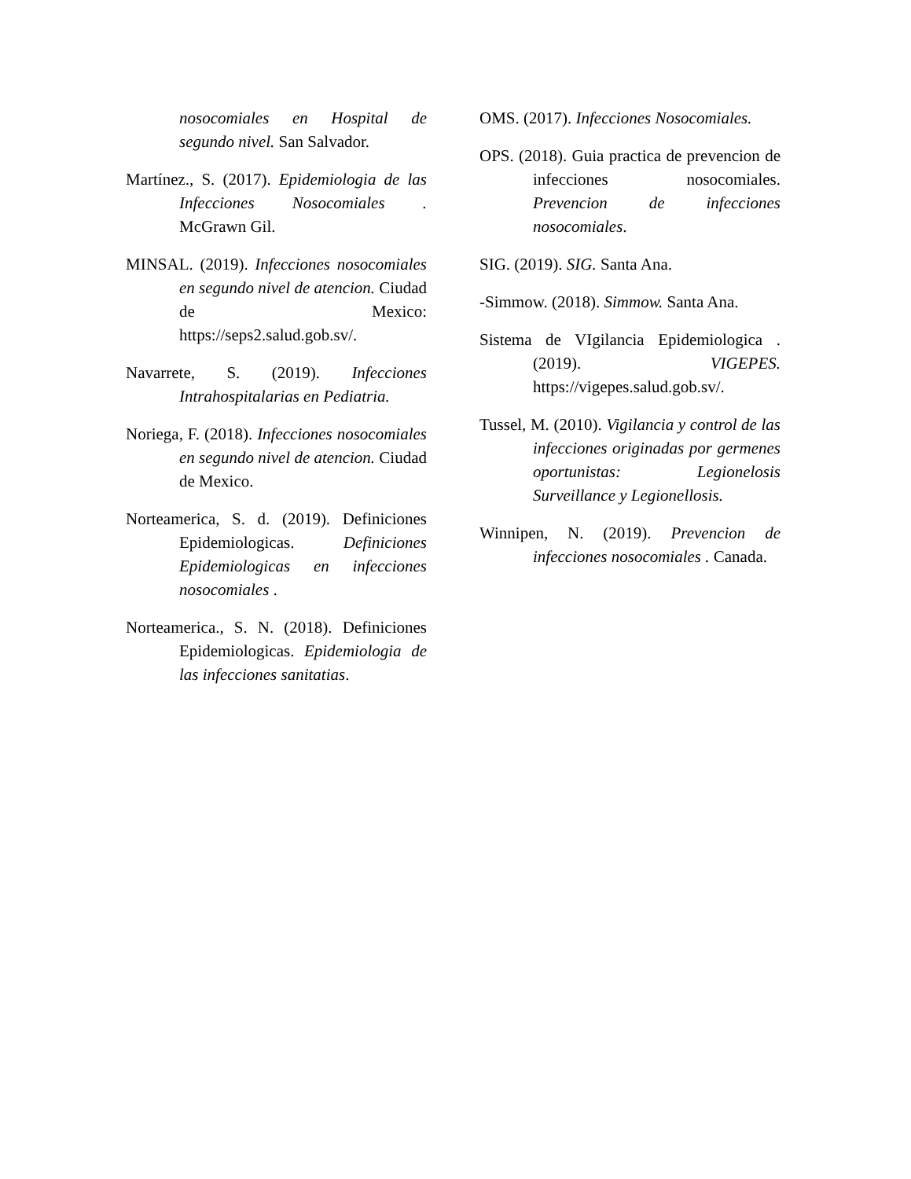nosocomiales en Hospital de segundo nivel. San Salvador.
Martínez., S. (2017). Epidemiologia de las Infecciones Nosocomiales . McGrawn Gil.
MINSAL. (2019). Infecciones nosocomiales en segundo nivel de atencion. Ciudad de Mexico: https://seps2.salud.gob.sv/.
Navarrete, S. (2019). Infecciones Intrahospitalarias en Pediatria.
Noriega, F. (2018). Infecciones nosocomiales en segundo nivel de atencion. Ciudad de Mexico.
Norteamerica, S. d. (2019). Definiciones Epidemiologicas. Definiciones Epidemiologicas en infecciones nosocomiales .
Norteamerica., S. N. (2018). Definiciones Epidemiologicas. Epidemiologia de las infecciones sanitatias.
OMS. (2017). Infecciones Nosocomiales.
OPS. (2018). Guia practica de prevencion de infecciones nosocomiales. Prevencion de infecciones nosocomiales.
SIG. (2019). SIG. Santa Ana.
-Simmow. (2018). Simmow. Santa Ana.
Sistema de VIgilancia Epidemiologica . (2019). VIGEPES. https://vigepes.salud.gob.sv/.
Tussel, M. (2010). Vigilancia y control de las infecciones originadas por germenes oportunistas: Legionelosis Surveillance y Legionellosis.
Winnipen, N. (2019). Prevencion de infecciones nosocomiales . Canada.